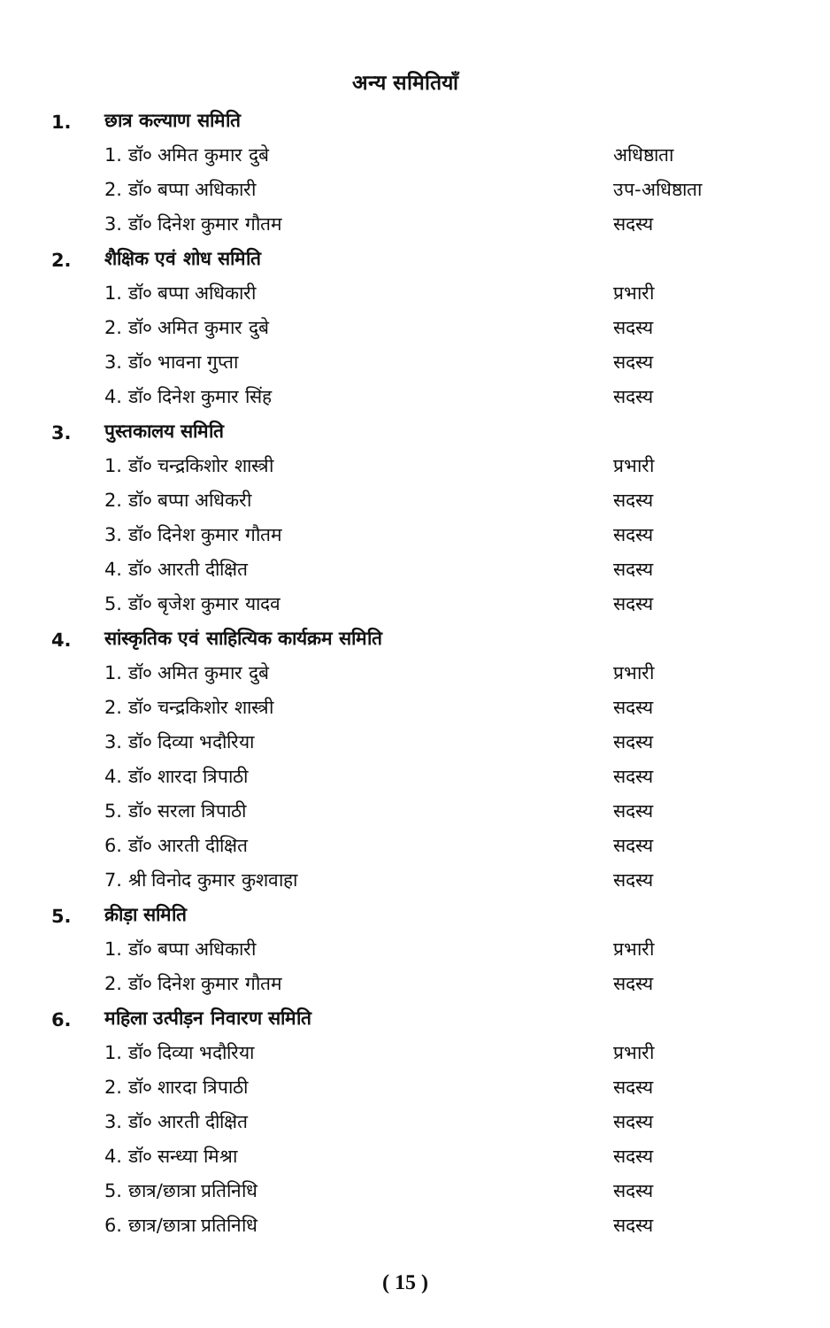अन्य समितियाँ
1. छात्र कल्याण समिति
1. डॉ० अमित कुमार दुबे अधिष्ठाता
2. डॉ० बप्पा अधिकारी उप-अधिष्ठाता
3. डॉ० दिनेश कुमार गौतम सदस्य
2. शैक्षिक एवं शोध समिति
1. डॉ० बप्पा अधिकारी प्रभारी
2. डॉ० अमित कुमार दुबे सदस्य
3. डॉ० भावना गुप्ता सदस्य
4. डॉ० दिनेश कुमार सिंह सदस्य
3. पुस्तकालय समिति
1. डॉ० चन्द्रकिशोर शास्त्री प्रभारी
2. डॉ० बप्पा अधिकरी सदस्य
3. डॉ० दिनेश कुमार गौतम सदस्य
4. डॉ० आरती दीक्षित सदस्य
5. डॉ० बृजेश कुमार यादव सदस्य
4. सांस्कृतिक एवं साहित्यिक कार्यक्रम समिति
1. डॉ० अमित कुमार दुबे प्रभारी
2. डॉ० चन्द्रकिशोर शास्त्री सदस्य
3. डॉ० दिव्या भदौरिया सदस्य
4. डॉ० शारदा त्रिपाठी सदस्य
5. डॉ० सरला त्रिपाठी सदस्य
6. डॉ० आरती दीक्षित सदस्य
7. श्री विनोद कुमार कुशवाहा सदस्य
5. क्रीड़ा समिति
1. डॉ० बप्पा अधिकारी प्रभारी
2. डॉ० दिनेश कुमार गौतम सदस्य
6. महिला उत्पीड़न निवारण समिति
1. डॉ० दिव्या भदौरिया प्रभारी
2. डॉ० शारदा त्रिपाठी सदस्य
3. डॉ० आरती दीक्षित सदस्य
4. डॉ० सन्ध्या मिश्रा सदस्य
5. छात्र/छात्रा प्रतिनिधि सदस्य
6. छात्र/छात्रा प्रतिनिधि सदस्य
( 15 )